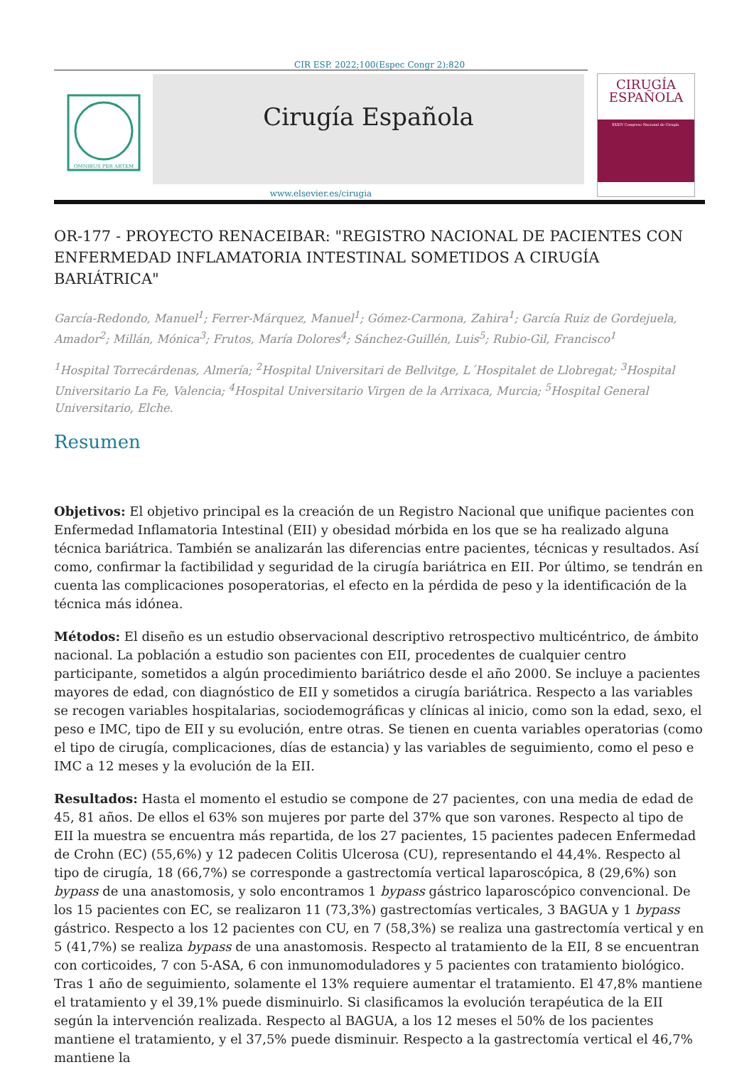CIR ESP. 2022;100(Espec Congr 2):820
OMNIBUS PER ARTEM
Cirugía Española
CIRUGÍA
ESPAÑOLA
XXXIV Congreso Nacional de Cirugía
www.elsevier.es/cirugia
OR-177 - PROYECTO RENACEIBAR: "REGISTRO NACIONAL DE PACIENTES CON ENFERMEDAD INFLAMATORIA INTESTINAL SOMETIDOS A CIRUGÍA BARIÁTRICA"
García-Redondo, Manuel<sup>1</sup>; Ferrer-Márquez, Manuel<sup>1</sup>; Gómez-Carmona, Zahira<sup>1</sup>; García Ruiz de Gordejuela, Amador<sup>2</sup>; Millán, Mónica<sup>3</sup>; Frutos, María Dolores<sup>4</sup>; Sánchez-Guillén, Luis<sup>5</sup>; Rubio-Gil, Francisco<sup>1</sup>
<sup>1</sup> Hospital Torrecárdenas, Almería; <sup>2</sup>Hospital Universitari de Bellvitge, L´Hospitalet de Llobregat; <sup>3</sup>Hospital Universitario La Fe, Valencia; <sup>4</sup>Hospital Universitario Virgen de la Arrixaca, Murcia; <sup>5</sup>Hospital General Universitario, Elche.
Resumen
Objetivos: El objetivo principal es la creación de un Registro Nacional que unifique pacientes con Enfermedad Inflamatoria Intestinal (EII) y obesidad mórbida en los que se ha realizado alguna técnica bariátrica. También se analizarán las diferencias entre pacientes, técnicas y resultados. Así como, confirmar la factibilidad y seguridad de la cirugía bariátrica en EII. Por último, se tendrán en cuenta las complicaciones posoperatorias, el efecto en la pérdida de peso y la identificación de la técnica más idónea.
Métodos: El diseño es un estudio observacional descriptivo retrospectivo multicéntrico, de ámbito nacional. La población a estudio son pacientes con EII, procedentes de cualquier centro participante, sometidos a algún procedimiento bariátrico desde el año 2000. Se incluye a pacientes mayores de edad, con diagnóstico de EII y sometidos a cirugía bariátrica. Respecto a las variables se recogen variables hospitalarias, sociodemográficas y clínicas al inicio, como son la edad, sexo, el peso e IMC, tipo de EII y su evolución, entre otras. Se tienen en cuenta variables operatorias (como el tipo de cirugía, complicaciones, días de estancia) y las variables de seguimiento, como el peso e IMC a 12 meses y la evolución de la EII.
Resultados: Hasta el momento el estudio se compone de 27 pacientes, con una media de edad de 45, 81 años. De ellos el 63% son mujeres por parte del 37% que son varones. Respecto al tipo de EII la muestra se encuentra más repartida, de los 27 pacientes, 15 pacientes padecen Enfermedad de Crohn (EC) (55,6%) y 12 padecen Colitis Ulcerosa (CU), representando el 44,4%. Respecto al tipo de cirugía, 18 (66,7%) se corresponde a gastrectomía vertical laparoscópica, 8 (29,6%) son bypass de una anastomosis, y solo encontramos 1 bypass gástrico laparoscópico convencional. De los 15 pacientes con EC, se realizaron 11 (73,3%) gastrectomías verticales, 3 BAGUA y 1 bypass gástrico. Respecto a los 12 pacientes con CU, en 7 (58,3%) se realiza una gastrectomía vertical y en 5 (41,7%) se realiza bypass de una anastomosis. Respecto al tratamiento de la EII, 8 se encuentran con corticoides, 7 con 5-ASA, 6 con inmunomoduladores y 5 pacientes con tratamiento biológico. Tras 1 año de seguimiento, solamente el 13% requiere aumentar el tratamiento. El 47,8% mantiene el tratamiento y el 39,1% puede disminuirlo. Si clasificamos la evolución terapéutica de la EII según la intervención realizada. Respecto al BAGUA, a los 12 meses el 50% de los pacientes mantiene el tratamiento, y el 37,5% puede disminuir. Respecto a la gastrectomía vertical el 46,7% mantiene la